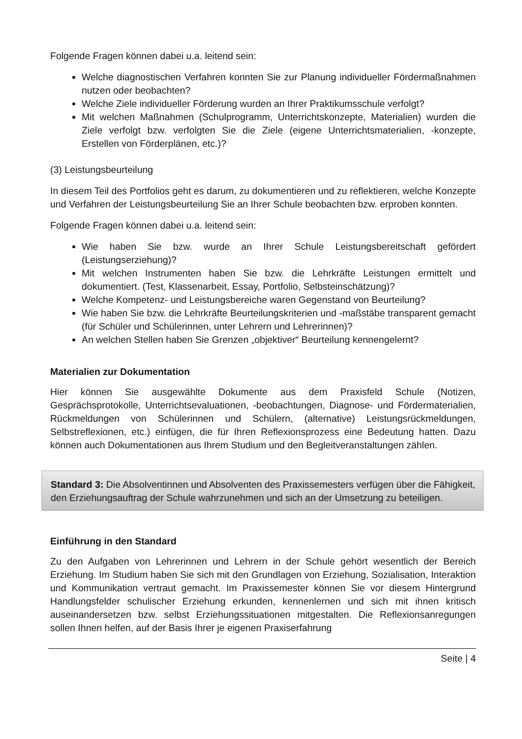Folgende Fragen können dabei u.a. leitend sein:
Welche diagnostischen Verfahren konnten Sie zur Planung individueller Fördermaßnahmen nutzen oder beobachten?
Welche Ziele individueller Förderung wurden an Ihrer Praktikumsschule verfolgt?
Mit welchen Maßnahmen (Schulprogramm, Unterrichtskonzepte, Materialien) wurden die Ziele verfolgt bzw. verfolgten Sie die Ziele (eigene Unterrichtsmaterialien, -konzepte, Erstellen von Förderplänen, etc.)?
(3) Leistungsbeurteilung
In diesem Teil des Portfolios geht es darum, zu dokumentieren und zu reflektieren, welche Konzepte und Verfahren der Leistungsbeurteilung Sie an Ihrer Schule beobachten bzw. erproben konnten.
Folgende Fragen können dabei u.a. leitend sein:
Wie haben Sie bzw. wurde an Ihrer Schule Leistungsbereitschaft gefördert (Leistungserziehung)?
Mit welchen Instrumenten haben Sie bzw. die Lehrkräfte Leistungen ermittelt und dokumentiert. (Test, Klassenarbeit, Essay, Portfolio, Selbsteinschätzung)?
Welche Kompetenz- und Leistungsbereiche waren Gegenstand von Beurteilung?
Wie haben Sie bzw. die Lehrkräfte Beurteilungskriterien und -maßstäbe transparent gemacht (für Schüler und Schülerinnen, unter Lehrern und Lehrerinnen)?
An welchen Stellen haben Sie Grenzen „objektiver“ Beurteilung kennengelernt?
Materialien zur Dokumentation
Hier können Sie ausgewählte Dokumente aus dem Praxisfeld Schule (Notizen, Gesprächsprotokolle, Unterrichtsevaluationen, -beobachtungen, Diagnose- und Fördermaterialien, Rückmeldungen von Schülerinnen und Schülern, (alternative) Leistungsrückmeldungen, Selbstreflexionen, etc.) einfügen, die für Ihren Reflexionsprozess eine Bedeutung hatten. Dazu können auch Dokumentationen aus Ihrem Studium und den Begleitveranstaltungen zählen.
Standard 3: Die Absolventinnen und Absolventen des Praxissemesters verfügen über die Fähigkeit, den Erziehungsauftrag der Schule wahrzunehmen und sich an der Umsetzung zu beteiligen.
Einführung in den Standard
Zu den Aufgaben von Lehrerinnen und Lehrern in der Schule gehört wesentlich der Bereich Erziehung. Im Studium haben Sie sich mit den Grundlagen von Erziehung, Sozialisation, Interaktion und Kommunikation vertraut gemacht. Im Praxissemester können Sie vor diesem Hintergrund Handlungsfelder schulischer Erziehung erkunden, kennenlernen und sich mit ihnen kritisch auseinandersetzen bzw. selbst Erziehungssituationen mitgestalten. Die Reflexionsanregungen sollen Ihnen helfen, auf der Basis Ihrer je eigenen Praxiserfahrung
Seite | 4